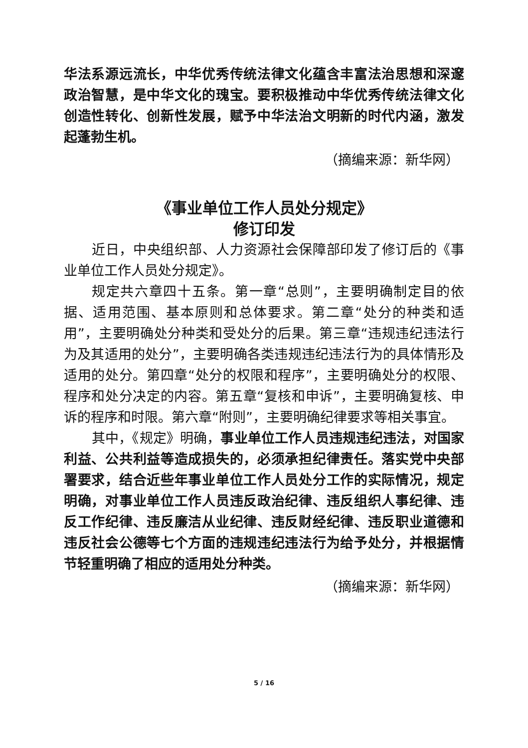华法系源远流长，中华优秀传统法律文化蕴含丰富法治思想和深邃政治智慧，是中华文化的瑰宝。要积极推动中华优秀传统法律文化创造性转化、创新性发展，赋予中华法治文明新的时代内涵，激发起蓬勃生机。
（摘编来源：新华网）
《事业单位工作人员处分规定》
修订印发
近日，中央组织部、人力资源社会保障部印发了修订后的《事业单位工作人员处分规定》。
规定共六章四十五条。第一章“总则”，主要明确制定目的依据、适用范围、基本原则和总体要求。第二章“处分的种类和适用”，主要明确处分种类和受处分的后果。第三章“违规违纪违法行为及其适用的处分”，主要明确各类违规违纪违法行为的具体情形及适用的处分。第四章“处分的权限和程序”，主要明确处分的权限、程序和处分决定的内容。第五章“复核和申诉”，主要明确复核、申诉的程序和时限。第六章“附则”，主要明确纪律要求等相关事宜。
其中，《规定》明确，事业单位工作人员违规违纪违法，对国家利益、公共利益等造成损失的，必须承担纪律责任。落实党中央部署要求，结合近些年事业单位工作人员处分工作的实际情况，规定明确，对事业单位工作人员违反政治纪律、违反组织人事纪律、违反工作纪律、违反廉洁从业纪律、违反财经纪律、违反职业道德和违反社会公德等七个方面的违规违纪违法行为给予处分，并根据情节轻重明确了相应的适用处分种类。
（摘编来源：新华网）
5 / 16